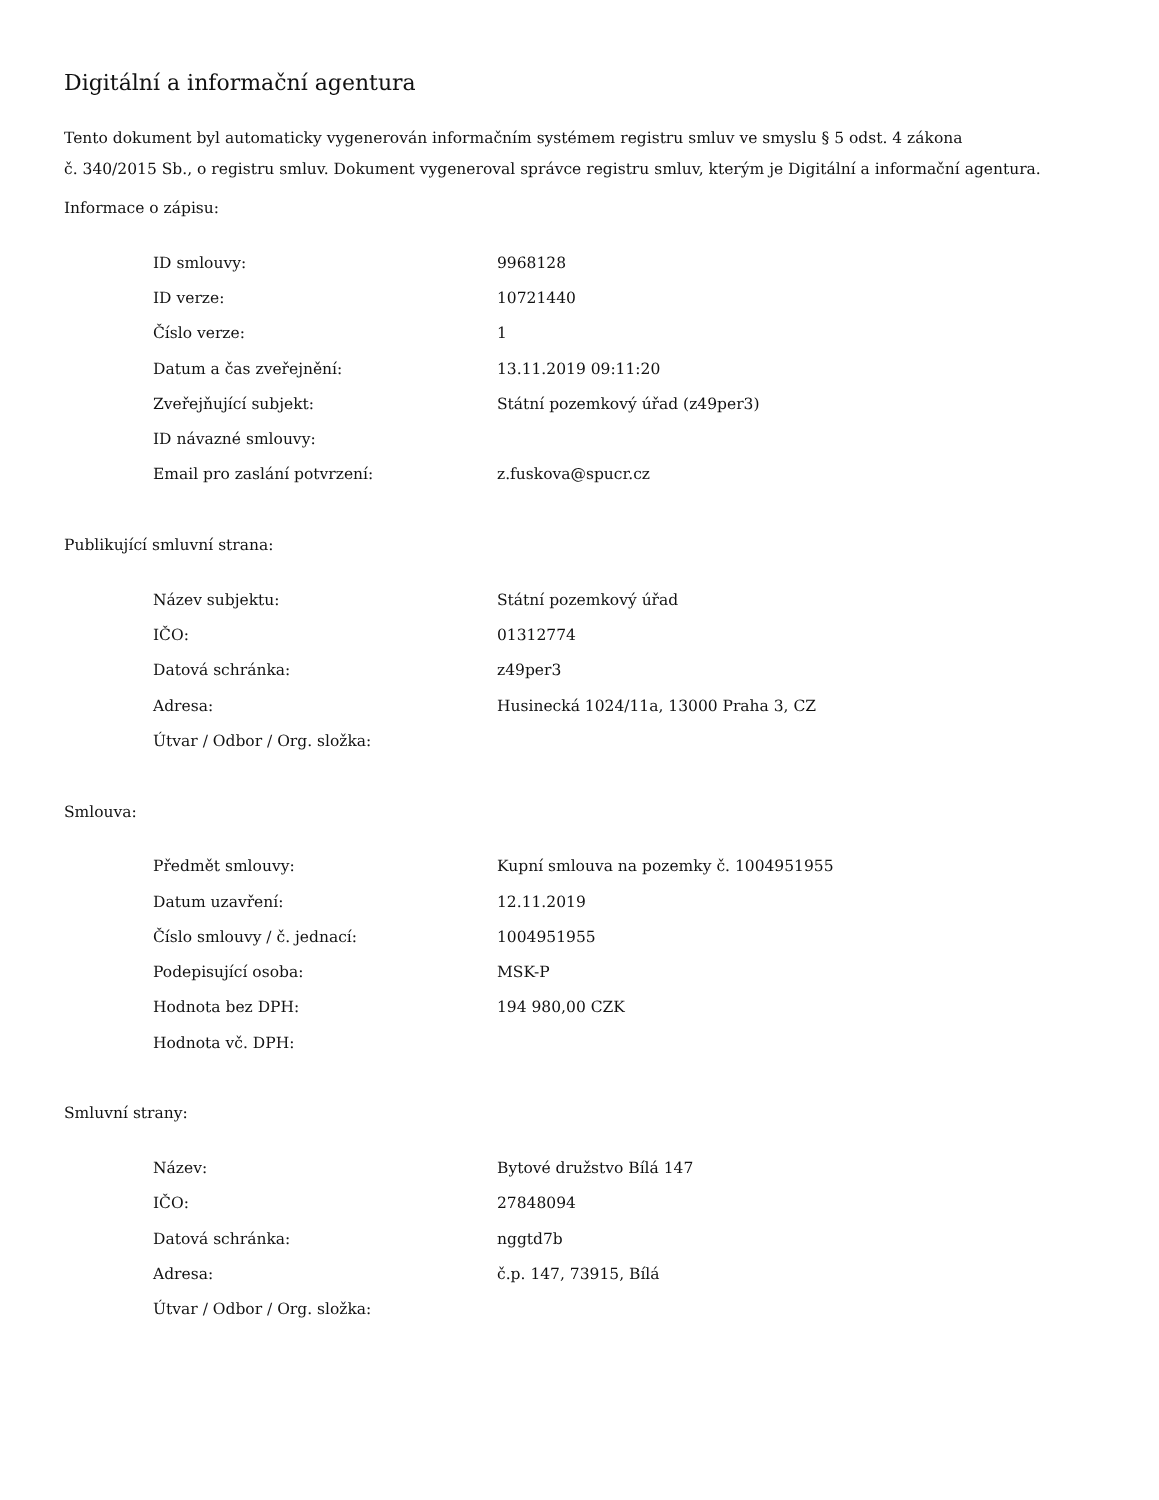Digitální a informační agentura
Tento dokument byl automaticky vygenerován informačním systémem registru smluv ve smyslu § 5 odst. 4 zákona
č. 340/2015 Sb., o registru smluv. Dokument vygeneroval správce registru smluv, kterým je Digitální a informační agentura.
Informace o zápisu:
| ID smlouvy: | 9968128 |
| ID verze: | 10721440 |
| Číslo verze: | 1 |
| Datum a čas zveřejnění: | 13.11.2019 09:11:20 |
| Zveřejňující subjekt: | Státní pozemkový úřad (z49per3) |
| ID návazné smlouvy: | |
| Email pro zaslání potvrzení: | z.fuskova@spucr.cz |
Publikující smluvní strana:
| Název subjektu: | Státní pozemkový úřad |
| IČO: | 01312774 |
| Datová schránka: | z49per3 |
| Adresa: | Husinecká 1024/11a, 13000 Praha 3, CZ |
| Útvar / Odbor / Org. složka: | |
Smlouva:
| Předmět smlouvy: | Kupní smlouva na pozemky č. 1004951955 |
| Datum uzavření: | 12.11.2019 |
| Číslo smlouvy / č. jednací: | 1004951955 |
| Podepisující osoba: | MSK-P |
| Hodnota bez DPH: | 194 980,00 CZK |
| Hodnota vč. DPH: | |
Smluvní strany:
| Název: | Bytové družstvo Bílá 147 |
| IČO: | 27848094 |
| Datová schránka: | nggtd7b |
| Adresa: | č.p. 147, 73915, Bílá |
| Útvar / Odbor / Org. složka: | |